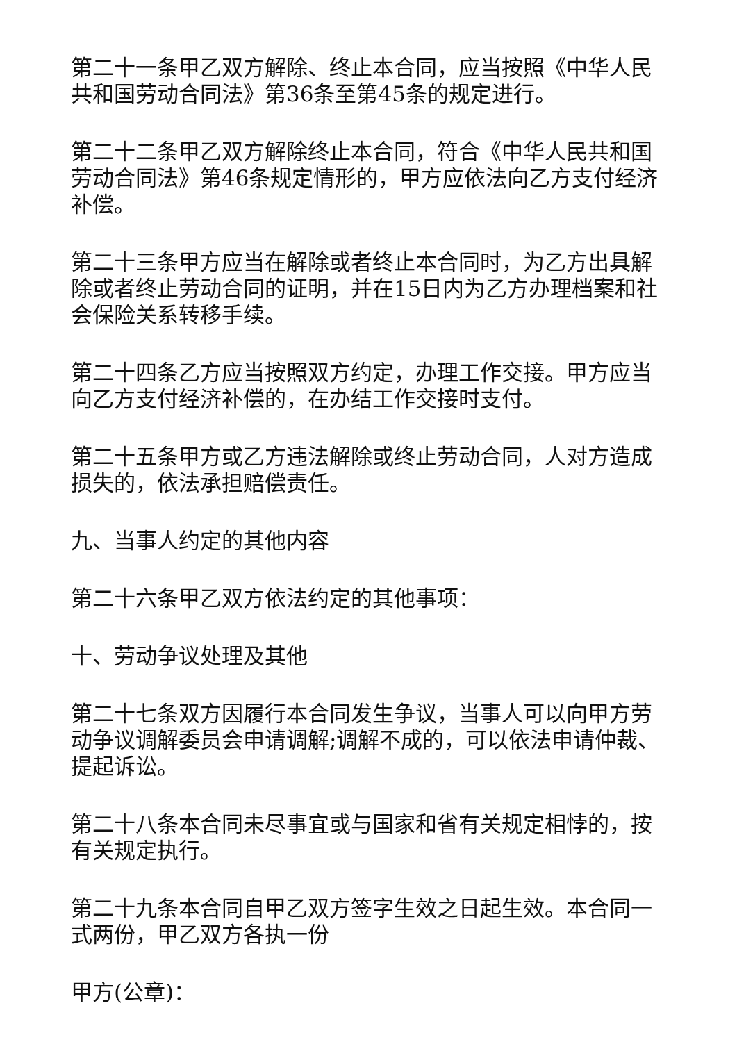第二十一条甲乙双方解除、终止本合同，应当按照《中华人民共和国劳动合同法》第36条至第45条的规定进行。
第二十二条甲乙双方解除终止本合同，符合《中华人民共和国劳动合同法》第46条规定情形的，甲方应依法向乙方支付经济补偿。
第二十三条甲方应当在解除或者终止本合同时，为乙方出具解除或者终止劳动合同的证明，并在15日内为乙方办理档案和社会保险关系转移手续。
第二十四条乙方应当按照双方约定，办理工作交接。甲方应当向乙方支付经济补偿的，在办结工作交接时支付。
第二十五条甲方或乙方违法解除或终止劳动合同，人对方造成损失的，依法承担赔偿责任。
九、当事人约定的其他内容
第二十六条甲乙双方依法约定的其他事项：
十、劳动争议处理及其他
第二十七条双方因履行本合同发生争议，当事人可以向甲方劳动争议调解委员会申请调解;调解不成的，可以依法申请仲裁、提起诉讼。
第二十八条本合同未尽事宜或与国家和省有关规定相悖的，按有关规定执行。
第二十九条本合同自甲乙双方签字生效之日起生效。本合同一式两份，甲乙双方各执一份
甲方(公章)：